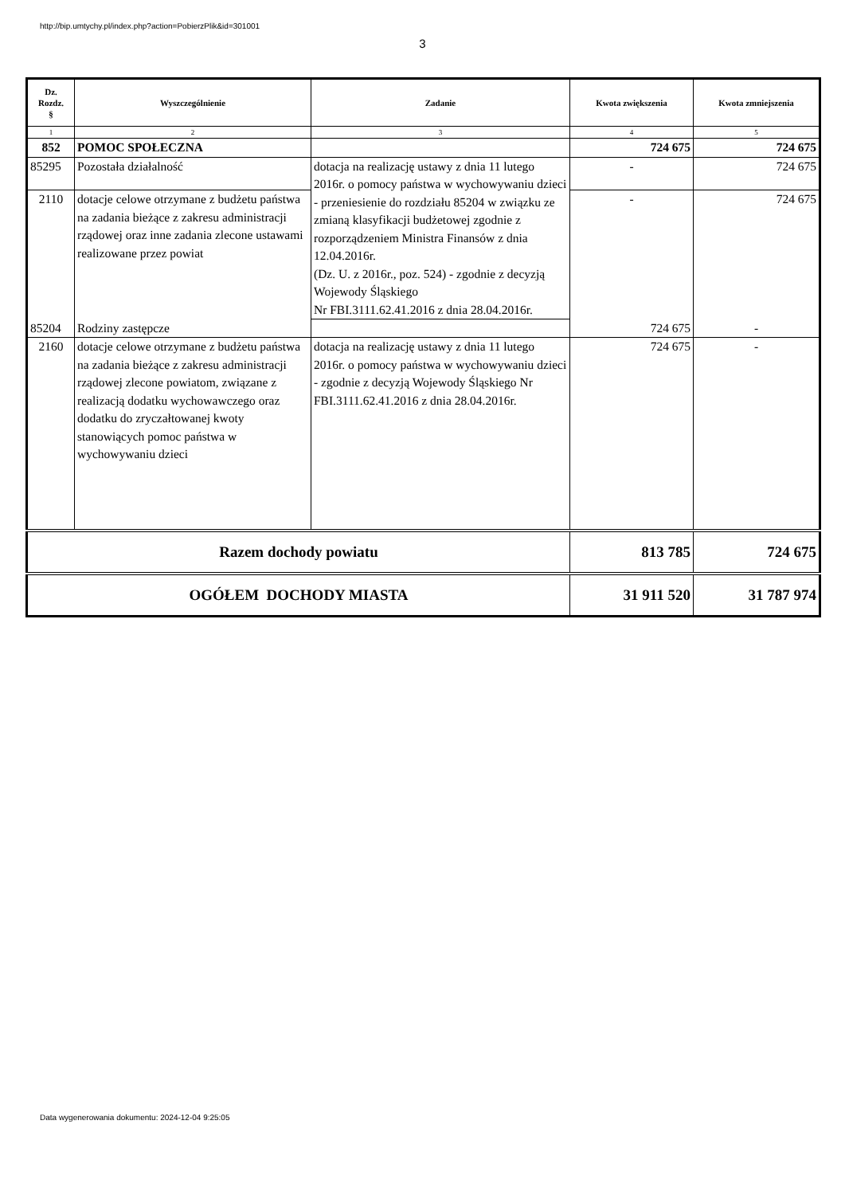http://bip.umtychy.pl/index.php?action=PobierzPlik&id=301001
3
| Dz. Rozdz. § | Wyszczególnienie | Zadanie | Kwota zwiększenia | Kwota zmniejszenia |
| --- | --- | --- | --- | --- |
| 1 | 2 | 3 | 4 | 5 |
| 852 | POMOC SPOŁECZNA | | 724 675 | 724 675 |
| 85295 | Pozostała działalność | dotacja na realizację ustawy z dnia 11 lutego 2016r. o pomocy państwa w wychowywaniu dzieci - przeniesienie do rozdziału 85204 w związku ze zmianą klasyfikacji budżetowej zgodnie z rozporządzeniem Ministra Finansów z dnia 12.04.2016r. (Dz. U. z 2016r., poz. 524) - zgodnie z decyzją Wojewody Śląskiego Nr FBI.3111.62.41.2016 z dnia 28.04.2016r. | - | 724 675 |
| 2110 | dotacje celowe otrzymane z budżetu państwa na zadania bieżące z zakresu administracji rządowej oraz inne zadania zlecone ustawami realizowane przez powiat | | - | 724 675 |
| 85204 | Rodziny zastępcze | | 724 675 | - |
| 2160 | dotacje celowe otrzymane z budżetu państwa na zadania bieżące z zakresu administracji rządowej zlecone powiatom, związane z realizacją dodatku wychowawczego oraz dodatku do zryczałtowanej kwoty stanowiących pomoc państwa w wychowywaniu dzieci | dotacja na realizację ustawy z dnia 11 lutego 2016r. o pomocy państwa w wychowywaniu dzieci - zgodnie z decyzją Wojewody Śląskiego Nr FBI.3111.62.41.2016 z dnia 28.04.2016r. | 724 675 | - |
| Razem dochody powiatu | | | 813 785 | 724 675 |
| OGÓŁEM DOCHODY MIASTA | | | 31 911 520 | 31 787 974 |
Data wygenerowania dokumentu: 2024-12-04 9:25:05